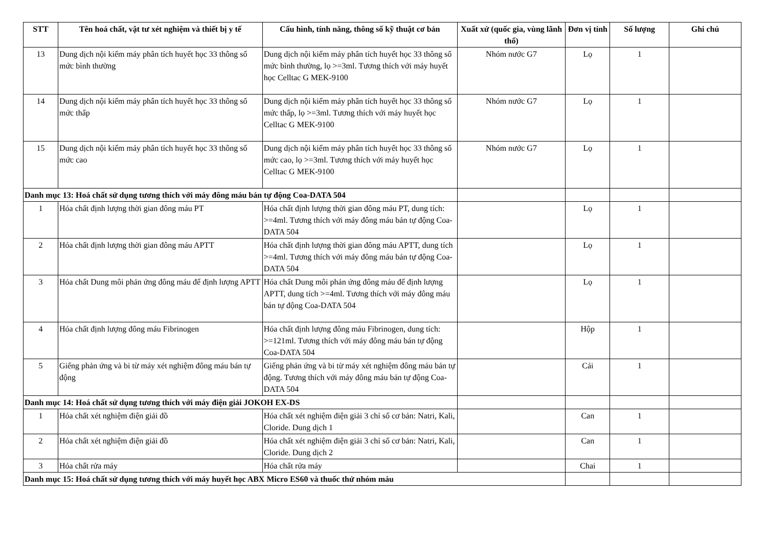| STT | Tên hoá chất, vật tư xét nghiệm và thiết bị y tế | Cấu hình, tính năng, thông số kỹ thuật cơ bản | Xuất xứ (quốc gia, vùng lãnh thổ) | Đơn vị tính | Số lượng | Ghi chú |
| --- | --- | --- | --- | --- | --- | --- |
| 13 | Dung dịch nội kiểm máy phân tích huyết học 33 thông số mức bình thường | Dung dịch nội kiểm máy phân tích huyết học 33 thông số mức bình thường, lọ >=3ml. Tương thích với máy huyết học Celltac G MEK-9100 | Nhóm nước G7 | Lọ | 1 | |
| 14 | Dung dịch nội kiểm máy phân tích huyết học 33 thông số mức thấp | Dung dịch nội kiểm máy phân tích huyết học 33 thông số mức thấp, lọ >=3ml. Tương thích với máy huyết học Celltac G MEK-9100 | Nhóm nước G7 | Lọ | 1 | |
| 15 | Dung dịch nội kiểm máy phân tích huyết học 33 thông số mức cao | Dung dịch nội kiểm máy phân tích huyết học 33 thông số mức cao, lọ >=3ml. Tương thích với máy huyết học Celltac G MEK-9100 | Nhóm nước G7 | Lọ | 1 | |
| Danh mục 13: Hoá chất sử dụng tương thích với máy đông máu bán tự động Coa-DATA 504 | | | | | | |
| 1 | Hóa chất định lượng thời gian đông máu PT | Hóa chất định lượng thời gian đông máu PT, dung tích: >=4ml. Tương thích với máy đông máu bán tự động Coa-DATA 504 | | Lọ | 1 | |
| 2 | Hóa chất định lượng thời gian đông máu APTT | Hóa chất định lượng thời gian đông máu APTT, dung tích >=4ml. Tương thích với máy đông máu bán tự động Coa-DATA 504 | | Lọ | 1 | |
| 3 | Hóa chất Dung môi phản ứng đông máu để định lượng APTT | Hóa chất Dung môi phản ứng đông máu để định lượng APTT, dung tích >=4ml. Tương thích với máy đông máu bán tự động Coa-DATA 504 | | Lọ | 1 | |
| 4 | Hóa chất định lượng đông máu Fibrinogen | Hóa chất định lượng đông máu Fibrinogen, dung tích: >=121ml. Tương thích với máy đông máu bán tự động Coa-DATA 504 | | Hộp | 1 | |
| 5 | Giếng phản ứng và bi từ máy xét nghiệm đông máu bán tự động | Giếng phản ứng và bi từ máy xét nghiệm đông máu bán tự động. Tương thích với máy đông máu bán tự động Coa-DATA 504 | | Cái | 1 | |
| Danh mục 14: Hoá chất sử dụng tương thích với máy điện giải JOKOH EX-DS | | | | | | |
| 1 | Hóa chất xét nghiệm điện giải đồ | Hóa chất xét nghiệm điện giải 3 chỉ số cơ bản: Natri, Kali, Cloride. Dung dịch 1 | | Can | 1 | |
| 2 | Hóa chất xét nghiệm điện giải đồ | Hóa chất xét nghiệm điện giải 3 chỉ số cơ bản: Natri, Kali, Cloride. Dung dịch 2 | | Can | 1 | |
| 3 | Hóa chất rửa máy | Hóa chất rửa máy | | Chai | 1 | |
| Danh mục 15: Hoá chất sử dụng tương thích với máy huyết học ABX Micro ES60 và thuốc thử nhóm máu | | | | | | |